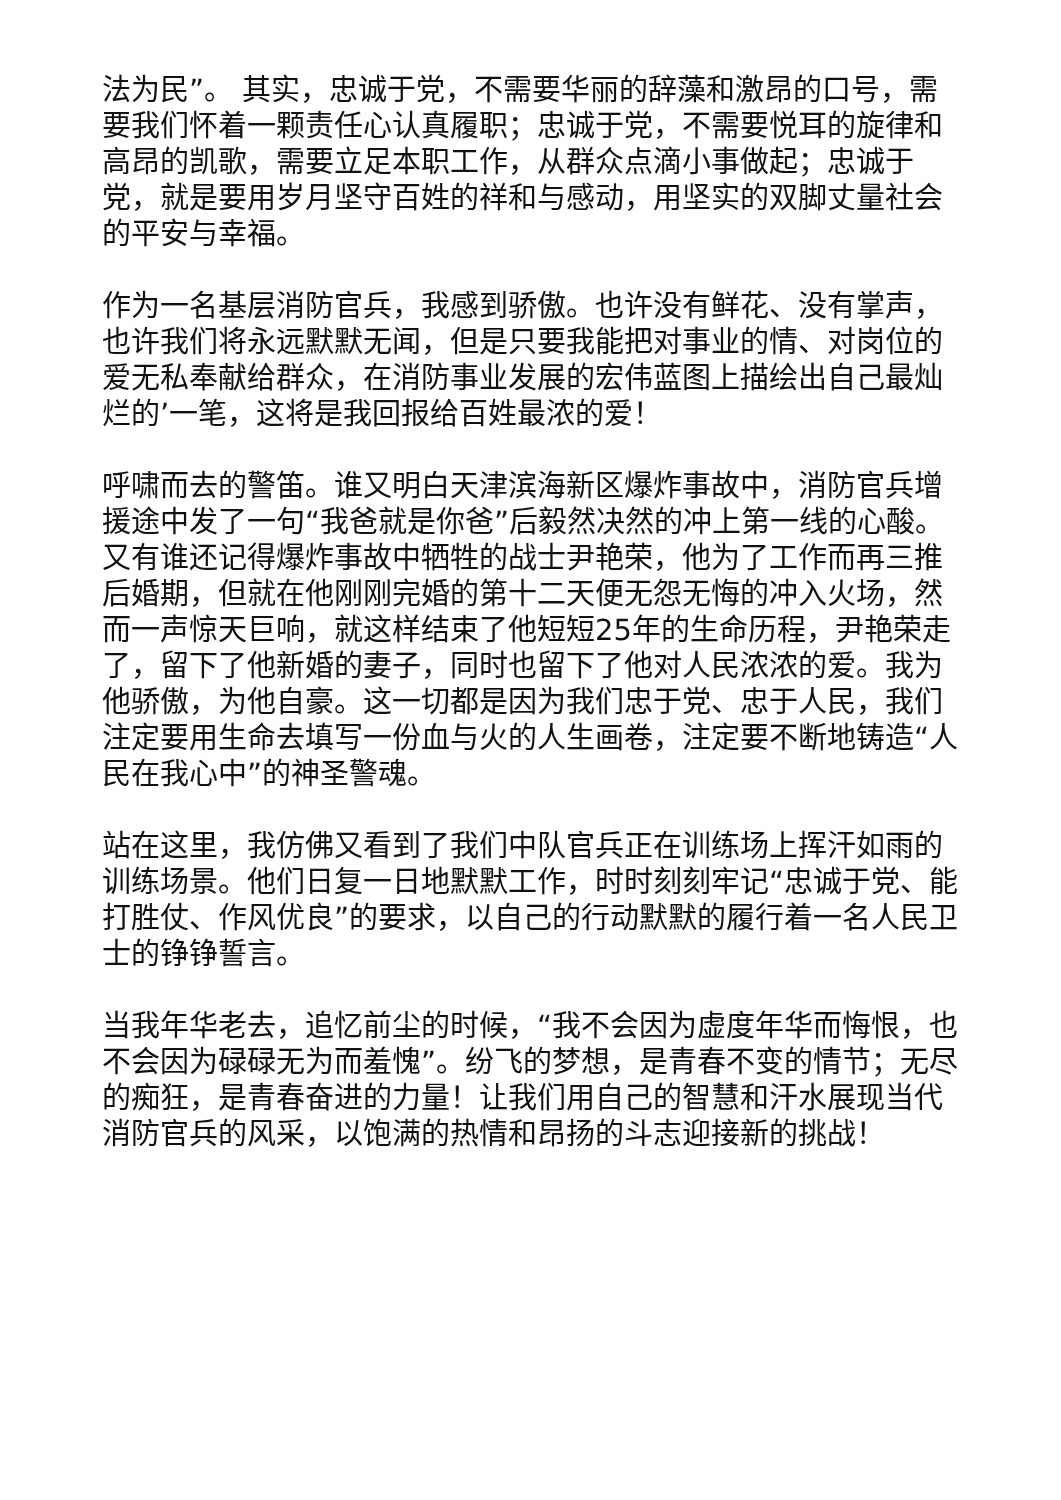法为民”。 其实，忠诚于党，不需要华丽的辞藻和激昂的口号，需要我们怀着一颗责任心认真履职；忠诚于党，不需要悦耳的旋律和高昂的凯歌，需要立足本职工作，从群众点滴小事做起；忠诚于党，就是要用岁月坚守百姓的祥和与感动，用坚实的双脚丈量社会的平安与幸福。
作为一名基层消防官兵，我感到骄傲。也许没有鲜花、没有掌声，也许我们将永远默默无闻，但是只要我能把对事业的情、对岗位的爱无私奉献给群众，在消防事业发展的宏伟蓝图上描绘出自己最灿烂的’一笔，这将是我回报给百姓最浓的爱！
呼啸而去的警笛。谁又明白天津滨海新区爆炸事故中，消防官兵增援途中发了一句“我爸就是你爸”后毅然决然的冲上第一线的心酸。又有谁还记得爆炸事故中牺牲的战士尹艳荣，他为了工作而再三推后婚期，但就在他刚刚完婚的第十二天便无怨无悔的冲入火场，然而一声惊天巨响，就这样结束了他短短25年的生命历程，尹艳荣走了，留下了他新婚的妻子，同时也留下了他对人民浓浓的爱。我为他骄傲，为他自豪。这一切都是因为我们忠于党、忠于人民，我们注定要用生命去填写一份血与火的人生画卷，注定要不断地铸造“人民在我心中”的神圣警魂。
站在这里，我仿佛又看到了我们中队官兵正在训练场上挥汗如雨的训练场景。他们日复一日地默默工作，时时刻刻牢记“忠诚于党、能打胜仗、作风优良”的要求，以自己的行动默默的履行着一名人民卫士的铮铮誓言。
当我年华老去，追忆前尘的时候，“我不会因为虚度年华而悔恨，也不会因为碌碌无为而羞愧”。纷飞的梦想，是青春不变的情节；无尽的痴狂，是青春奋进的力量！让我们用自己的智慧和汗水展现当代消防官兵的风采，以饱满的热情和昂扬的斗志迎接新的挑战！